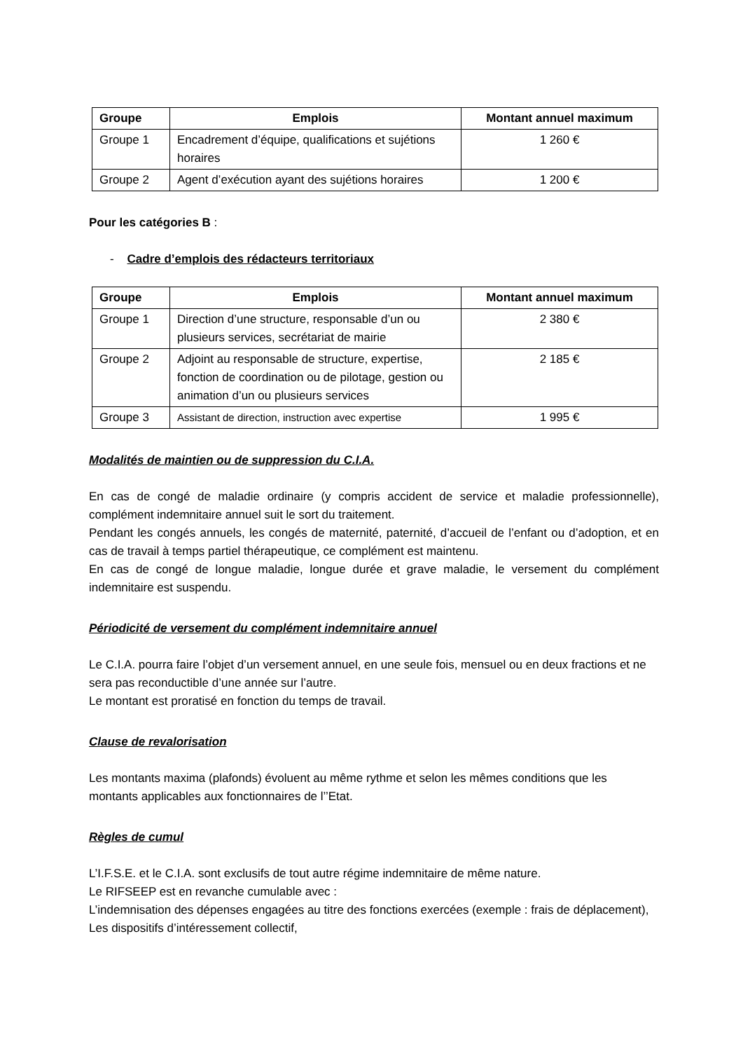| Groupe | Emplois | Montant annuel maximum |
| --- | --- | --- |
| Groupe 1 | Encadrement d’équipe, qualifications et sujétions horaires | 1 260 € |
| Groupe 2 | Agent d’exécution ayant des sujétions horaires | 1 200 € |
Pour les catégories B :
- Cadre d’emplois des rédacteurs territoriaux
| Groupe | Emplois | Montant annuel maximum |
| --- | --- | --- |
| Groupe 1 | Direction d’une structure, responsable d’un ou plusieurs services, secrétariat de mairie | 2 380 € |
| Groupe 2 | Adjoint au responsable de structure, expertise, fonction de coordination ou de pilotage, gestion ou animation d’un ou plusieurs services | 2 185 € |
| Groupe 3 | Assistant de direction, instruction avec expertise | 1 995 € |
Modalités de maintien ou de suppression du C.I.A.
En cas de congé de maladie ordinaire (y compris accident de service et maladie professionnelle), complément indemnitaire annuel suit le sort du traitement.
Pendant les congés annuels, les congés de maternité, paternité, d’accueil de l’enfant ou d’adoption, et en cas de travail à temps partiel thérapeutique, ce complément est maintenu.
En cas de congé de longue maladie, longue durée et grave maladie, le versement du complément indemnitaire est suspendu.
Périodicité de versement du complément indemnitaire annuel
Le C.I.A. pourra faire l’objet d’un versement annuel, en une seule fois, mensuel ou en deux fractions et ne sera pas reconductible d’une année sur l’autre.
Le montant est proratisé en fonction du temps de travail.
Clause de revalorisation
Les montants maxima (plafonds) évoluent au même rythme et selon les mêmes conditions que les montants applicables aux fonctionnaires de l’’Etat.
Règles de cumul
L’I.F.S.E. et le C.I.A. sont exclusifs de tout autre régime indemnitaire de même nature.
Le RIFSEEP est en revanche cumulable avec :
L’indemnisation des dépenses engagées au titre des fonctions exercées (exemple : frais de déplacement),
Les dispositifs d’intéressement collectif,